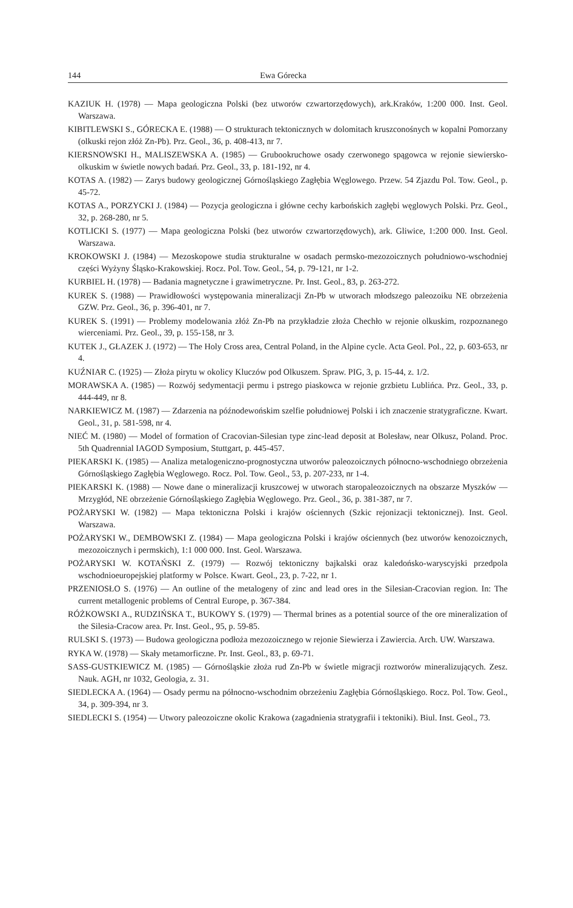144 Ewa Górecka
KAZIUK H. (1978) — Mapa geologiczna Polski (bez utworów czwartorzędowych), ark.Kraków, 1:200 000. Inst. Geol. Warszawa.
KIBITLEWSKI S., GÓRECKA E. (1988) — O strukturach tektonicznych w dolomitach kruszconośnych w kopalni Pomorzany (olkuski rejon złóż Zn-Pb). Prz. Geol., 36, p. 408-413, nr 7.
KIERSNOWSKI H., MALISZEWSKA A. (1985) — Grubookruchowe osady czerwonego spągowca w rejonie siewiersko-olkuskim w świetle nowych badań. Prz. Geol., 33, p. 181-192, nr 4.
KOTAS A. (1982) — Zarys budowy geologicznej Górnośląskiego Zagłębia Węglowego. Przew. 54 Zjazdu Pol. Tow. Geol., p. 45-72.
KOTAS A., PORZYCKI J. (1984) — Pozycja geologiczna i główne cechy karbońskich zagłębi węglowych Polski. Prz. Geol., 32, p. 268-280, nr 5.
KOTLICKI S. (1977) — Mapa geologiczna Polski (bez utworów czwartorzędowych), ark. Gliwice, 1:200 000. Inst. Geol. Warszawa.
KROKOWSKI J. (1984) — Mezoskopowe studia strukturalne w osadach permsko-mezozoicznych południowo-wschodniej części Wyżyny Śląsko-Krakowskiej. Rocz. Pol. Tow. Geol., 54, p. 79-121, nr 1-2.
KURBIEL H. (1978) — Badania magnetyczne i grawimetryczne. Pr. Inst. Geol., 83, p. 263-272.
KUREK S. (1988) — Prawidłowości występowania mineralizacji Zn-Pb w utworach młodszego paleozoiku NE obrzeżenia GZW. Prz. Geol., 36, p. 396-401, nr 7.
KUREK S. (1991) — Problemy modelowania złóż Zn-Pb na przykładzie złoża Chechło w rejonie olkuskim, rozpoznanego wierceniami. Prz. Geol., 39, p. 155-158, nr 3.
KUTEK J., GŁAZEK J. (1972) — The Holy Cross area, Central Poland, in the Alpine cycle. Acta Geol. Pol., 22, p. 603-653, nr 4.
KUŹNIAR C. (1925) — Złoża pirytu w okolicy Kluczów pod Olkuszem. Spraw. PIG, 3, p. 15-44, z. 1/2.
MORAWSKA A. (1985) — Rozwój sedymentacji permu i pstrego piaskowca w rejonie grzbietu Lublińca. Prz. Geol., 33, p. 444-449, nr 8.
NARKIEWICZ M. (1987) — Zdarzenia na późnodewońskim szelfie południowej Polski i ich znaczenie stratygraficzne. Kwart. Geol., 31, p. 581-598, nr 4.
NIEĆ M. (1980) — Model of formation of Cracovian-Silesian type zinc-lead deposit at Bolesław, near Olkusz, Poland. Proc. 5th Quadrennial IAGOD Symposium, Stuttgart, p. 445-457.
PIEKARSKI K. (1985) — Analiza metalogeniczno-prognostyczna utworów paleozoicznych północno-wschodniego obrzeżenia Górnośląskiego Zagłębia Węglowego. Rocz. Pol. Tow. Geol., 53, p. 207-233, nr 1-4.
PIEKARSKI K. (1988) — Nowe dane o mineralizacji kruszcowej w utworach staropaleozoicznych na obszarze Myszków — Mrzygłód, NE obrzeżenie Górnośląskiego Zagłębia Węglowego. Prz. Geol., 36, p. 381-387, nr 7.
POŻARYSKI W. (1982) — Mapa tektoniczna Polski i krajów ościennych (Szkic rejonizacji tektonicznej). Inst. Geol. Warszawa.
POŻARYSKI W., DEMBOWSKI Z. (1984) — Mapa geologiczna Polski i krajów ościennych (bez utworów kenozoicznych, mezozoicznych i permskich), 1:1 000 000. Inst. Geol. Warszawa.
POŻARYSKI W. KOTAŃSKI Z. (1979) — Rozwój tektoniczny bajkalski oraz kaledońsko-waryscyjski przedpola wschodnioeuropejskiej platformy w Polsce. Kwart. Geol., 23, p. 7-22, nr 1.
PRZENIOSŁO S. (1976) — An outline of the metalogeny of zinc and lead ores in the Silesian-Cracovian region. In: The current metallogenic problems of Central Europe, p. 367-384.
RÓŻKOWSKI A., RUDZIŃSKA T., BUKOWY S. (1979) — Thermal brines as a potential source of the ore mineralization of the Silesia-Cracow area. Pr. Inst. Geol., 95, p. 59-85.
RULSKI S. (1973) — Budowa geologiczna podłoża mezozoicznego w rejonie Siewierza i Zawiercia. Arch. UW. Warszawa.
RYKA W. (1978) — Skały metamorficzne. Pr. Inst. Geol., 83, p. 69-71.
SASS-GUSTKIEWICZ M. (1985) — Górnośląskie złoża rud Zn-Pb w świetle migracji roztworów mineralizujących. Zesz. Nauk. AGH, nr 1032, Geologia, z. 31.
SIEDLECKA A. (1964) — Osady permu na północno-wschodnim obrzeżeniu Zagłębia Górnośląskiego. Rocz. Pol. Tow. Geol., 34, p. 309-394, nr 3.
SIEDLECKI S. (1954) — Utwory paleozoiczne okolic Krakowa (zagadnienia stratygrafii i tektoniki). Biul. Inst. Geol., 73.